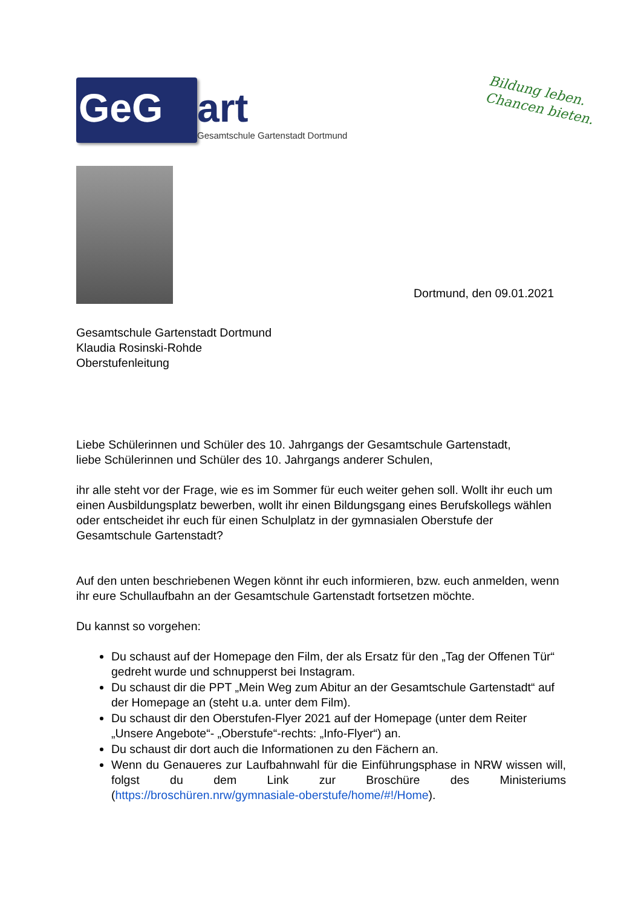GeG
art
Gesamtschule Gartenstadt Dortmund
Bildung leben.
Chancen bieten.
Dortmund, den 09.01.2021
Gesamtschule Gartenstadt Dortmund
Klaudia Rosinski-Rohde
Oberstufenleitung
Liebe Schülerinnen und Schüler des 10. Jahrgangs der Gesamtschule Gartenstadt,
liebe Schülerinnen und Schüler des 10. Jahrgangs anderer Schulen,
ihr alle steht vor der Frage, wie es im Sommer für euch weiter gehen soll. Wollt ihr euch um einen Ausbildungsplatz bewerben, wollt ihr einen Bildungsgang eines Berufskollegs wählen oder entscheidet ihr euch für einen Schulplatz in der gymnasialen Oberstufe der Gesamtschule Gartenstadt?
Auf den unten beschriebenen Wegen könnt ihr euch informieren, bzw. euch anmelden, wenn ihr eure Schullaufbahn an der Gesamtschule Gartenstadt fortsetzen möchte.
Du kannst so vorgehen:
Du schaust auf der Homepage den Film, der als Ersatz für den „Tag der Offenen Tür“ gedreht wurde und schnupperst bei Instagram.
Du schaust dir die PPT „Mein Weg zum Abitur an der Gesamtschule Gartenstadt“ auf der Homepage an (steht u.a. unter dem Film).
Du schaust dir den Oberstufen-Flyer 2021 auf der Homepage (unter dem Reiter „Unsere Angebote“- „Oberstufe“-rechts: „Info-Flyer“) an.
Du schaust dir dort auch die Informationen zu den Fächern an.
Wenn du Genaueres zur Laufbahnwahl für die Einführungsphase in NRW wissen will, folgst du dem Link zur Broschüre des Ministeriums (https://broschüren.nrw/gymnasiale-oberstufe/home/#!/Home).